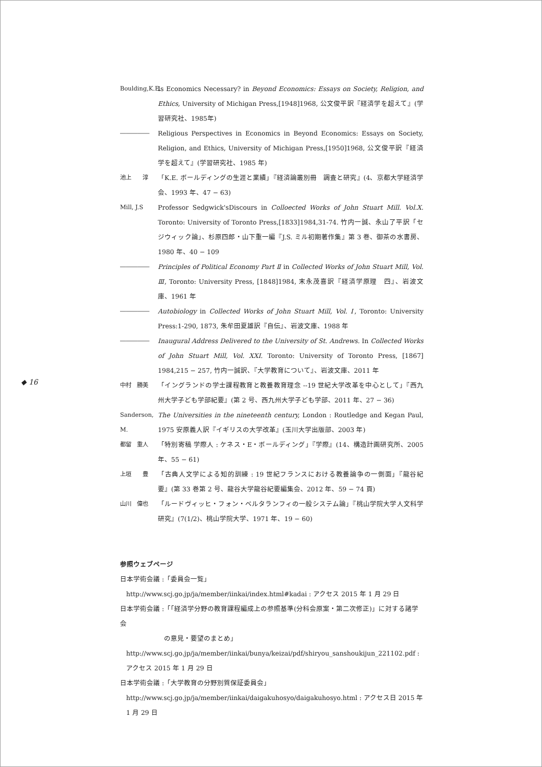◆ 16
Boulding,K.E.
Is Economics Necessary? in Beyond Economics: Essays on Society, Religion, and Ethics, University of Michigan Press,[1948]1968, 公文俊平訳『経済学を超えて』(学習研究社、1985年)
――――― Religious Perspectives in Economics in Beyond Economics: Essays on Society, Religion, and Ethics, University of Michigan Press,[1950]1968, 公文俊平訳『経済学を超えて』(学習研究社、1985 年)
池上　　淳 「K.E. ボールディングの生涯と業績」『経済論叢別冊　調査と研究』(4、京都大学経済学会、1993 年、47 − 63)
Mill, J.S Professor Sedgwick'sDiscours in Colloected Works of John Stuart Mill. Vol.X. Toronto: University of Toronto Press,[1833]1984,31-74. 竹内一誠、永山了平訳「セジウィック論」、杉原四郎・山下重一編『J.S. ミル初期著作集』第 3 巻、御茶の水書房、1980 年、40 − 109
――――― Principles of Political Economy Part Ⅱ in Collected Works of John Stuart Mill, Vol. Ⅲ, Toronto: University Press, [1848]1984, 末永茂喜訳『経済学原理　四』、岩波文庫、1961 年
――――― Autobiology in Collected Works of John Stuart Mill, Vol. Ⅰ, Toronto: University Press:1-290, 1873, 朱牟田夏雄訳『自伝』、岩波文庫、1988 年
――――― Inaugural Address Delivered to the University of St. Andrews. In Collected Works of John Stuart Mill, Vol. XXI. Toronto: University of Toronto Press, [1867] 1984,215 − 257, 竹内一誠訳、『大学教育について』、岩波文庫、2011 年
中村　勝美 「イングランドの学士課程教育と教養教育理念 --19 世紀大学改革を中心として」『西九州大学子ども学部紀要』(第 2 号、西九州大学子ども学部、2011 年、27 − 36)
Sanderson, M.
The Universities in the nineteenth century, London : Routledge and Kegan Paul, 1975 安原義人訳『イギリスの大学改革』(玉川大学出版部、2003 年)
都留　重人 「特別寄稿 学際人 : ケネス・E・ボールディング」『学際』(14、構造計画研究所、2005 年、55 − 61)
上垣　　豊 「古典人文学による知的訓練 : 19 世紀フランスにおける教養論争の一側面」『龍谷紀要』(第 33 巻第 2 号、龍谷大学龍谷紀要編集会、2012 年、59 − 74 頁)
山川　偉也 「ルードヴィッヒ・フォン・ベルタランフィの一般システム論」『桃山学院大学人文科学研究』(7(1/2)、桃山学院大学、1971 年、19 − 60)
参照ウェブページ
日本学術会議 :「委員会一覧」
http://www.scj.go.jp/ja/member/iinkai/index.html#kadai : アクセス 2015 年 1 月 29 日
日本学術会議 :「「経済学分野の教育課程編成上の参照基準(分科会原案・第二次修正)」に対する諸学会
の意見・要望のまとめ」
http://www.scj.go.jp/ja/member/iinkai/bunya/keizai/pdf/shiryou_sanshoukijun_221102.pdf : アクセス 2015 年 1 月 29 日
日本学術会議 :「大学教育の分野別質保証委員会」
http://www.scj.go.jp/ja/member/iinkai/daigakuhosyo/daigakuhosyo.html : アクセス日 2015 年 1 月 29 日